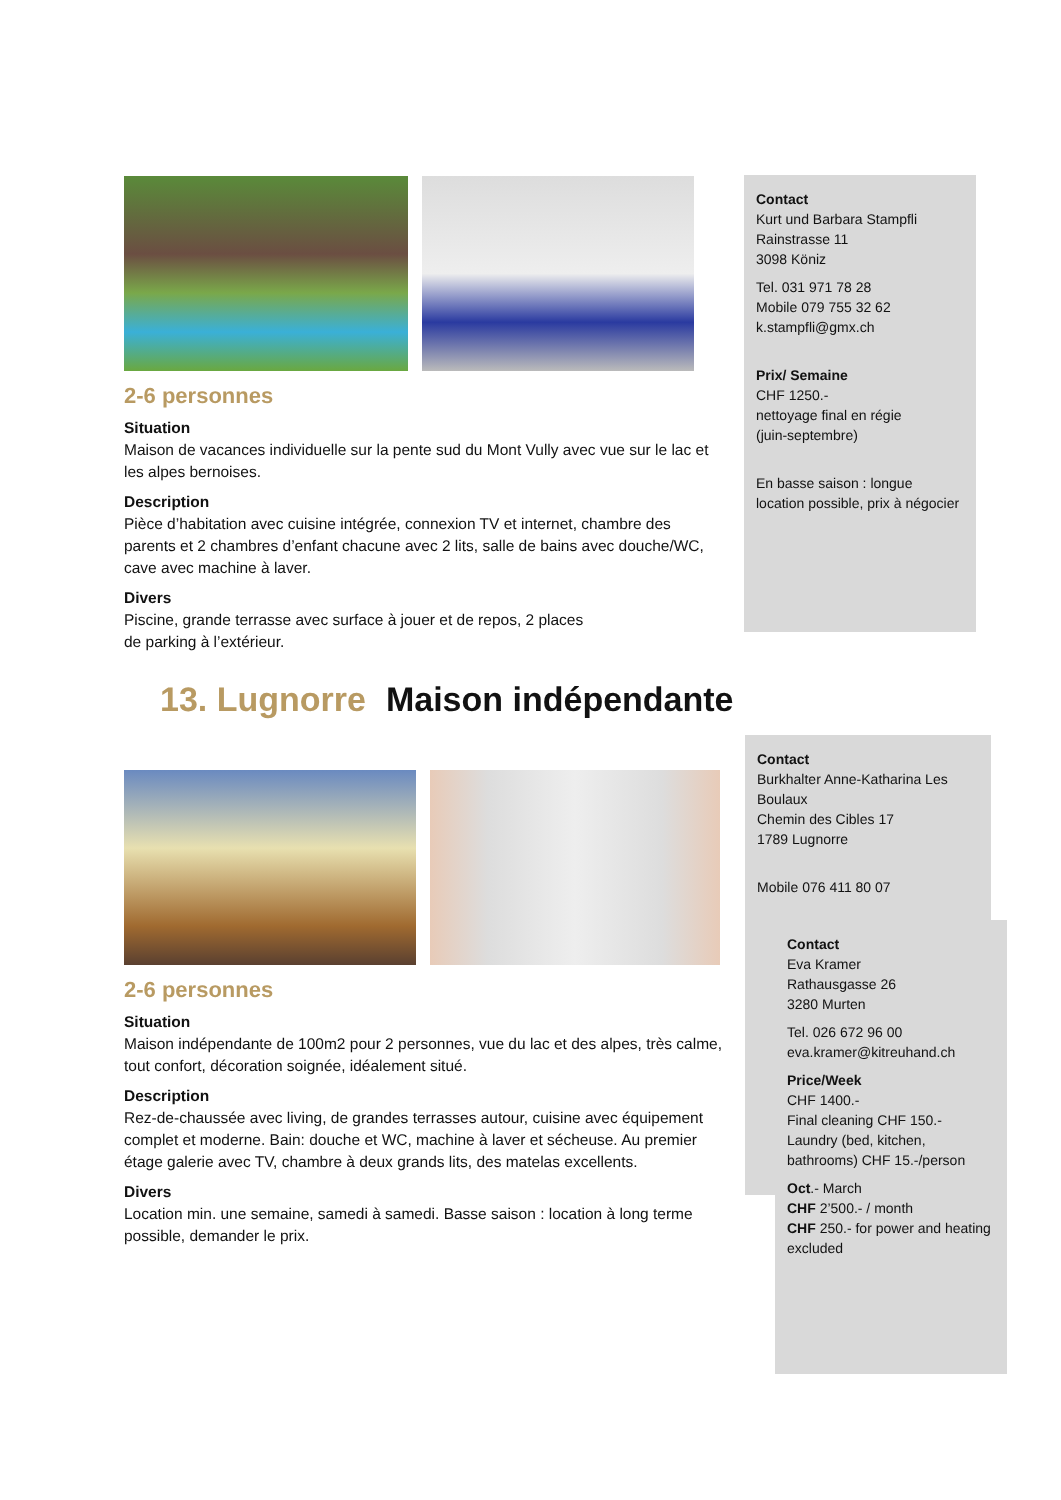2-6 personnes
Situation
Maison de vacances individuelle sur la pente sud du Mont Vully avec vue sur le lac et les alpes bernoises.
Description
Pièce d’habitation avec cuisine intégrée, connexion TV et internet, chambre des parents et 2 chambres d’enfant chacune avec 2 lits, salle de bains avec douche/WC, cave avec machine à laver.
Divers
Piscine, grande terrasse avec surface à jouer et de repos, 2 places
de parking à l’extérieur.
Contact
Kurt und Barbara Stampfli
Rainstrasse 11
3098 Köniz
Tel. 031 971 78 28
Mobile 079 755 32 62
k.stampfli@gmx.ch
Prix/ Semaine
CHF 1250.-
nettoyage final en régie
(juin-septembre)
En basse saison : longue location possible, prix à négocier
13. Lugnorre Maison indépendante
2-6 personnes
Situation
Maison indépendante de 100m2 pour 2 personnes, vue du lac et des alpes, très calme, tout confort, décoration soignée, idéalement situé.
Description
Rez-de-chaussée avec living, de grandes terrasses autour, cuisine avec équipement complet et moderne. Bain: douche et WC, machine à laver et sécheuse. Au premier étage galerie avec TV, chambre à deux grands lits, des matelas excellents.
Divers
Location min. une semaine, samedi à samedi. Basse saison : location à long terme possible, demander le prix.
Contact
Burkhalter Anne-Katharina Les Boulaux
Chemin des Cibles 17
1789 Lugnorre
Mobile 076 411 80 07
Contact
Eva Kramer
Rathausgasse 26
3280 Murten
Tel. 026 672 96 00
eva.kramer@kitreuhand.ch
Price/Week
CHF 1400.-
Final cleaning CHF 150.-
Laundry (bed, kitchen, bathrooms) CHF 15.-/person
Oct.- March
CHF 2’500.- / month
CHF 250.- for power and heating excluded